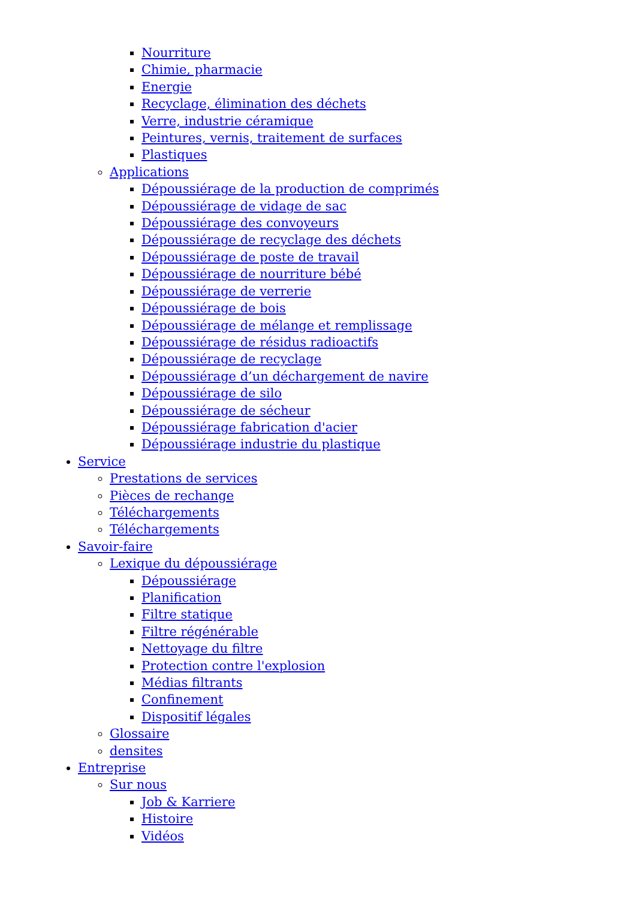Nourriture
Chimie, pharmacie
Energie
Recyclage, élimination des déchets
Verre, industrie céramique
Peintures, vernis, traitement de surfaces
Plastiques
Applications
Dépoussiérage de la production de comprimés
Dépoussiérage de vidage de sac
Dépoussiérage des convoyeurs
Dépoussiérage de recyclage des déchets
Dépoussiérage de poste de travail
Dépoussiérage de nourriture bébé
Dépoussiérage de verrerie
Dépoussiérage de bois
Dépoussiérage de mélange et remplissage
Dépoussiérage de résidus radioactifs
Dépoussiérage de recyclage
Dépoussiérage d’un déchargement de navire
Dépoussiérage de silo
Dépoussiérage de sécheur
Dépoussiérage fabrication d'acier
Dépoussiérage industrie du plastique
Service
Prestations de services
Pièces de rechange
Téléchargements
Téléchargements
Savoir-faire
Lexique du dépoussiérage
Dépoussiérage
Planification
Filtre statique
Filtre régénérable
Nettoyage du filtre
Protection contre l'explosion
Médias filtrants
Confinement
Dispositif légales
Glossaire
densites
Entreprise
Sur nous
Job & Karriere
Histoire
Vidéos